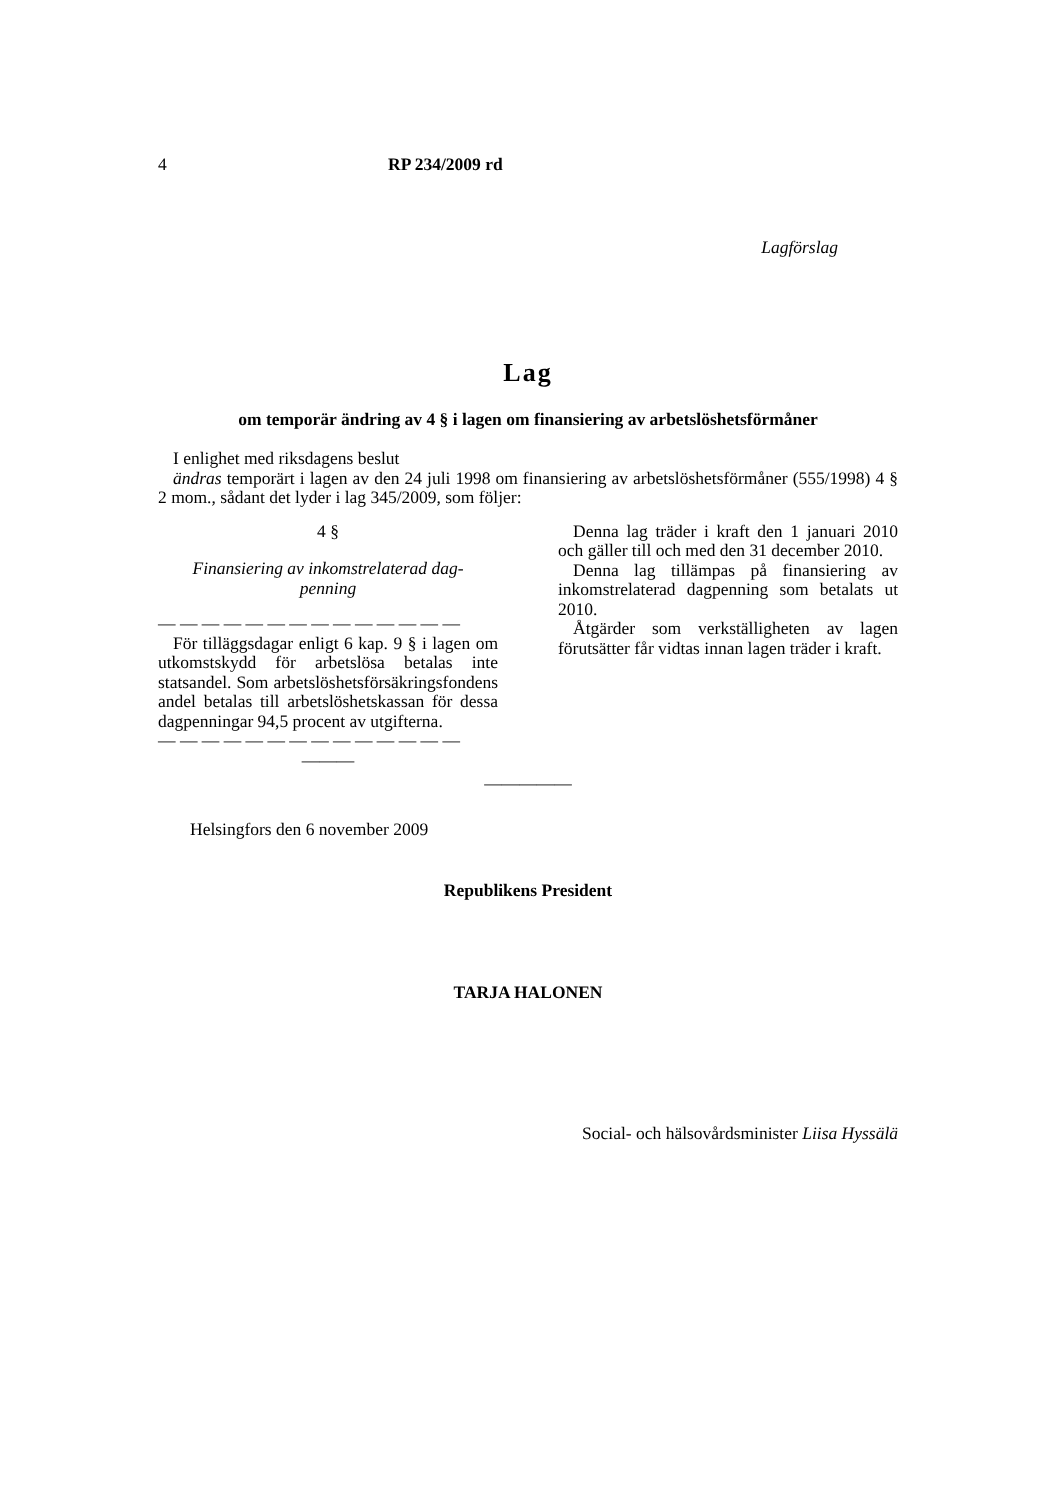4 RP 234/2009 rd
Lagförslag
Lag
om temporär ändring av 4 § i lagen om finansiering av arbetslöshetsförmåner
I enlighet med riksdagens beslut
ändras temporärt i lagen av den 24 juli 1998 om finansiering av arbetslöshetsförmåner (555/1998) 4 § 2 mom., sådant det lyder i lag 345/2009, som följer:
4 §
Finansiering av inkomstrelaterad dag-
penning
— — — — — — — — — — — — — —
För tilläggsdagar enligt 6 kap. 9 § i lagen om utkomstskydd för arbetslösa betalas inte statsandel. Som arbetslöshetsförsäkringsfondens andel betalas till arbetslöshetskassan för dessa dagpenningar 94,5 procent av utgifterna.
— — — — — — — — — — — — — —
———
Denna lag träder i kraft den 1 januari 2010 och gäller till och med den 31 december 2010.
Denna lag tillämpas på finansiering av inkomstrelaterad dagpenning som betalats ut 2010.
Åtgärder som verkställigheten av lagen förutsätter får vidtas innan lagen träder i kraft.
—————
Helsingfors den 6 november 2009
Republikens President
TARJA HALONEN
Social- och hälsovårdsminister Liisa Hyssälä